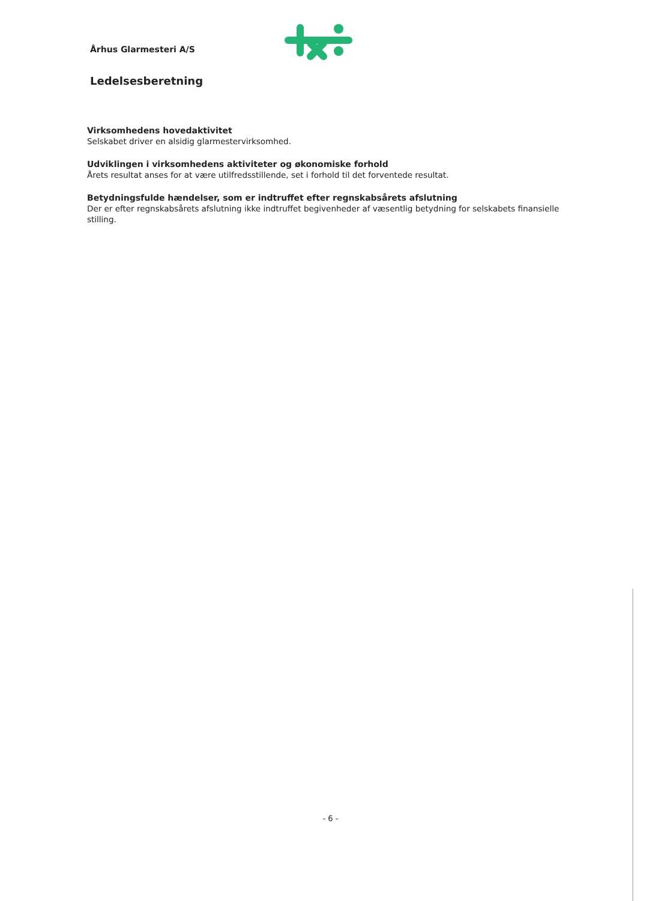Århus Glarmesteri A/S
Ledelsesberetning
Virksomhedens hovedaktivitet
Selskabet driver en alsidig glarmestervirksomhed.
Udviklingen i virksomhedens aktiviteter og økonomiske forhold
Årets resultat anses for at være utilfredsstillende, set i forhold til det forventede resultat.
Betydningsfulde hændelser, som er indtruffet efter regnskabsårets afslutning
Der er efter regnskabsårets afslutning ikke indtruffet begivenheder af væsentlig betydning for selskabets finansielle stilling.
- 6 -